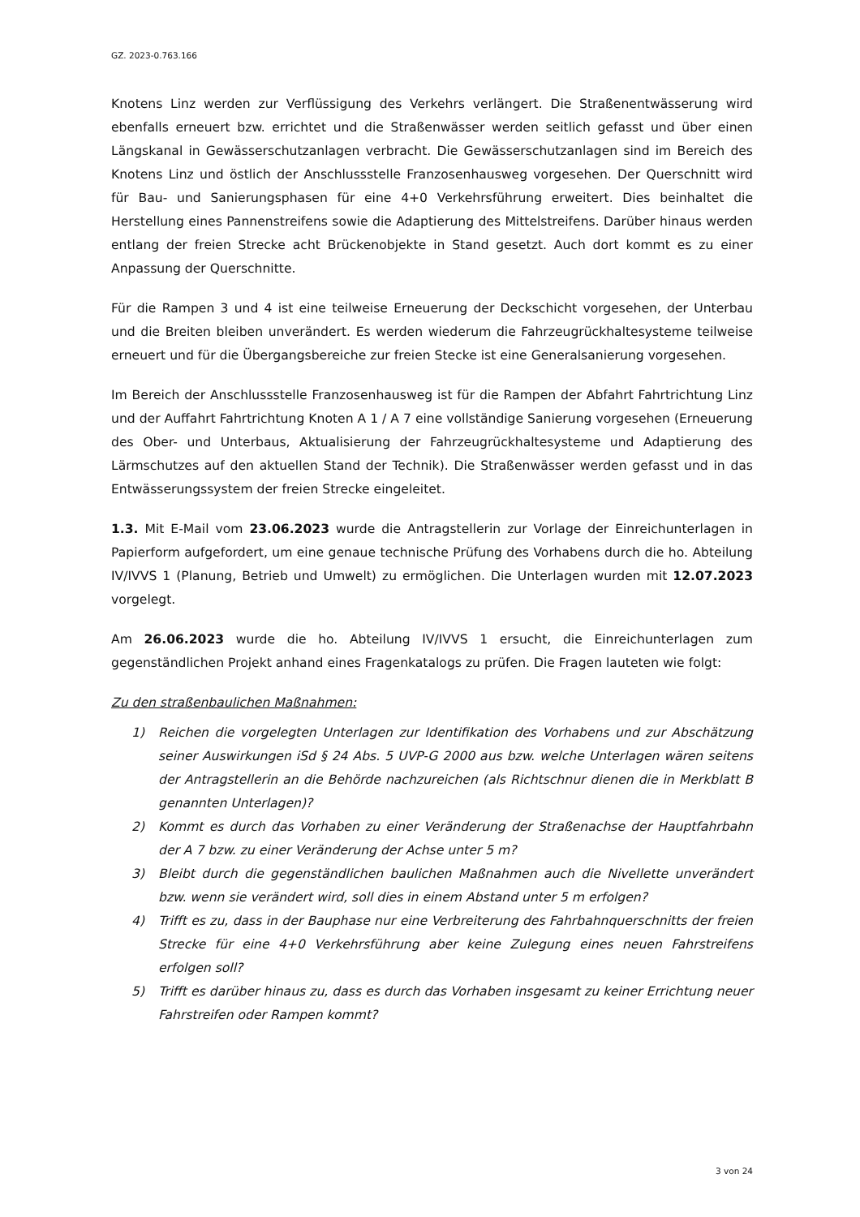GZ. 2023-0.763.166
Knotens Linz werden zur Verflüssigung des Verkehrs verlängert. Die Straßenentwässerung wird ebenfalls erneuert bzw. errichtet und die Straßenwässer werden seitlich gefasst und über einen Längskanal in Gewässerschutzanlagen verbracht. Die Gewässerschutzanlagen sind im Bereich des Knotens Linz und östlich der Anschlussstelle Franzosenhausweg vorgesehen. Der Querschnitt wird für Bau- und Sanierungsphasen für eine 4+0 Verkehrsführung erweitert. Dies beinhaltet die Herstellung eines Pannenstreifens sowie die Adaptierung des Mittelstreifens. Darüber hinaus werden entlang der freien Strecke acht Brückenobjekte in Stand gesetzt. Auch dort kommt es zu einer Anpassung der Querschnitte.
Für die Rampen 3 und 4 ist eine teilweise Erneuerung der Deckschicht vorgesehen, der Unterbau und die Breiten bleiben unverändert. Es werden wiederum die Fahrzeugrückhaltesysteme teilweise erneuert und für die Übergangsbereiche zur freien Stecke ist eine Generalsanierung vorgesehen.
Im Bereich der Anschlussstelle Franzosenhausweg ist für die Rampen der Abfahrt Fahrtrichtung Linz und der Auffahrt Fahrtrichtung Knoten A 1 / A 7 eine vollständige Sanierung vorgesehen (Erneuerung des Ober- und Unterbaus, Aktualisierung der Fahrzeugrückhaltesysteme und Adaptierung des Lärmschutzes auf den aktuellen Stand der Technik). Die Straßenwässer werden gefasst und in das Entwässerungssystem der freien Strecke eingeleitet.
1.3. Mit E-Mail vom 23.06.2023 wurde die Antragstellerin zur Vorlage der Einreichunterlagen in Papierform aufgefordert, um eine genaue technische Prüfung des Vorhabens durch die ho. Abteilung IV/IVVS 1 (Planung, Betrieb und Umwelt) zu ermöglichen. Die Unterlagen wurden mit 12.07.2023 vorgelegt.
Am 26.06.2023 wurde die ho. Abteilung IV/IVVS 1 ersucht, die Einreichunterlagen zum gegenständlichen Projekt anhand eines Fragenkatalogs zu prüfen. Die Fragen lauteten wie folgt:
Zu den straßenbaulichen Maßnahmen:
1) Reichen die vorgelegten Unterlagen zur Identifikation des Vorhabens und zur Abschätzung seiner Auswirkungen iSd § 24 Abs. 5 UVP-G 2000 aus bzw. welche Unterlagen wären seitens der Antragstellerin an die Behörde nachzureichen (als Richtschnur dienen die in Merkblatt B genannten Unterlagen)?
2) Kommt es durch das Vorhaben zu einer Veränderung der Straßenachse der Hauptfahrbahn der A 7 bzw. zu einer Veränderung der Achse unter 5 m?
3) Bleibt durch die gegenständlichen baulichen Maßnahmen auch die Nivellette unverändert bzw. wenn sie verändert wird, soll dies in einem Abstand unter 5 m erfolgen?
4) Trifft es zu, dass in der Bauphase nur eine Verbreiterung des Fahrbahnquerschnitts der freien Strecke für eine 4+0 Verkehrsführung aber keine Zulegung eines neuen Fahrstreifens erfolgen soll?
5) Trifft es darüber hinaus zu, dass es durch das Vorhaben insgesamt zu keiner Errichtung neuer Fahrstreifen oder Rampen kommt?
3 von 24